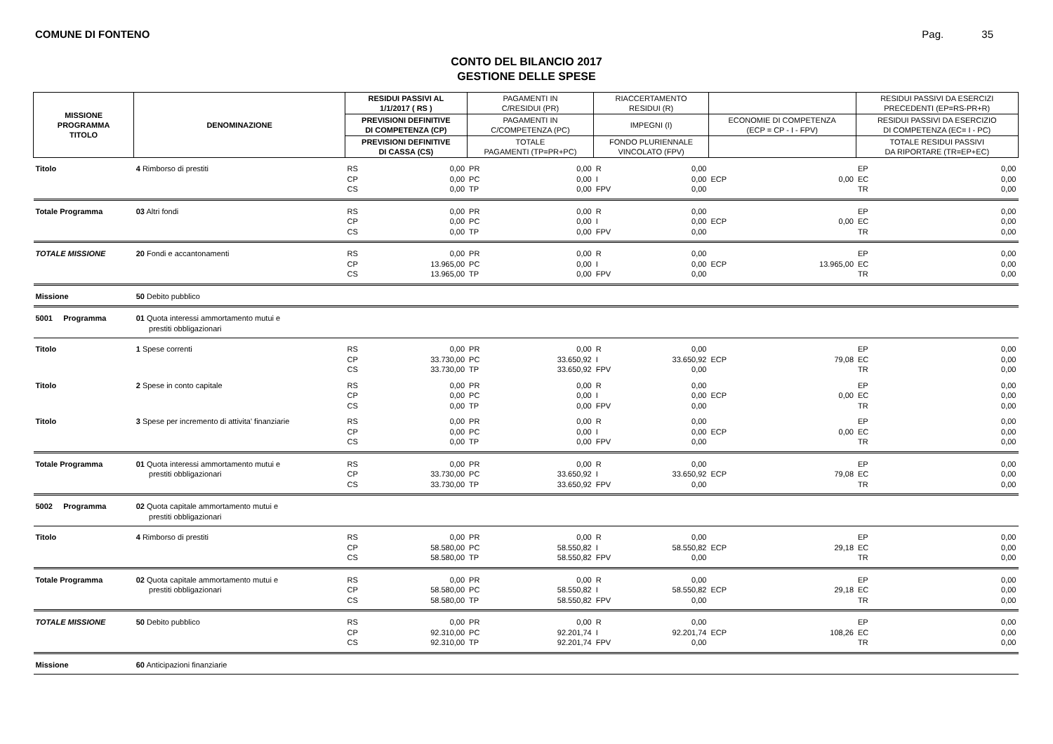COMUNE DI FONTENO Pag. 35
CONTO DEL BILANCIO 2017
GESTIONE DELLE SPESE
| MISSIONE PROGRAMMA TITOLO | DENOMINAZIONE | RESIDUI PASSIVI AL 1/1/2017 ( RS ) | | PAGAMENTI IN C/RESIDUI (PR) | | RIACCERTAMENTO RESIDUI (R) | | | | RESIDUI PASSIVI DA ESERCIZI PRECEDENTI (EP=RS-PR+R) | |
| --- | --- | --- | --- | --- | --- | --- | --- | --- | --- | --- | --- |
| | | PREVISIONI DEFINITIVE DI COMPETENZA (CP) | | PAGAMENTI IN C/COMPETENZA (PC) | | IMPEGNI (I) | | ECONOMIE DI COMPETENZA (ECP = CP - I - FPV) | | RESIDUI PASSIVI DA ESERCIZIO DI COMPETENZA (EC= I - PC) | |
| | | PREVISIONI DEFINITIVE DI CASSA (CS) | | TOTALE PAGAMENTI (TP=PR+PC) | | FONDO PLURIENNALE VINCOLATO (FPV) | | | | TOTALE RESIDUI PASSIVI DA RIPORTARE (TR=EP+EC) | |
| Titolo | 4 Rimborso di prestiti | RS CP CS | 0,00 0,00 0,00 | PR PC TP | 0,00 0,00 0,00 | R I FPV | 0,00 0,00 0,00 | ECP | 0,00 | EP EC TR | 0,00 0,00 0,00 |
| Totale Programma | 03 Altri fondi | RS CP CS | 0,00 0,00 0,00 | PR PC TP | 0,00 0,00 0,00 | R I FPV | 0,00 0,00 0,00 | ECP | 0,00 | EP EC TR | 0,00 0,00 0,00 |
| TOTALE MISSIONE | 20 Fondi e accantonamenti | RS CP CS | 0,00 13.965,00 13.965,00 | PR PC TP | 0,00 0,00 0,00 | R I FPV | 0,00 0,00 0,00 | ECP | 13.965,00 | EP EC TR | 0,00 0,00 0,00 |
| Missione | 50 Debito pubblico | | | | | | | | | | |
| 5001 Programma | 01 Quota interessi ammortamento mutui e prestiti obbligazionari | | | | | | | | | | |
| Titolo | 1 Spese correnti | RS CP CS | 0,00 33.730,00 33.730,00 | PR PC TP | 0,00 33.650,92 33.650,92 | R I FPV | 0,00 33.650,92 0,00 | ECP | 79,08 | EP EC TR | 0,00 0,00 0,00 |
| Titolo | 2 Spese in conto capitale | RS CP CS | 0,00 0,00 0,00 | PR PC TP | 0,00 0,00 0,00 | R I FPV | 0,00 0,00 0,00 | ECP | 0,00 | EP EC TR | 0,00 0,00 0,00 |
| Titolo | 3 Spese per incremento di attivita' finanziarie | RS CP CS | 0,00 0,00 0,00 | PR PC TP | 0,00 0,00 0,00 | R I FPV | 0,00 0,00 0,00 | ECP | 0,00 | EP EC TR | 0,00 0,00 0,00 |
| Totale Programma | 01 Quota interessi ammortamento mutui e prestiti obbligazionari | RS CP CS | 0,00 33.730,00 33.730,00 | PR PC TP | 0,00 33.650,92 33.650,92 | R I FPV | 0,00 33.650,92 0,00 | ECP | 79,08 | EP EC TR | 0,00 0,00 0,00 |
| 5002 Programma | 02 Quota capitale ammortamento mutui e prestiti obbligazionari | | | | | | | | | | |
| Titolo | 4 Rimborso di prestiti | RS CP CS | 0,00 58.580,00 58.580,00 | PR PC TP | 0,00 58.550,82 58.550,82 | R I FPV | 0,00 58.550,82 0,00 | ECP | 29,18 | EP EC TR | 0,00 0,00 0,00 |
| Totale Programma | 02 Quota capitale ammortamento mutui e prestiti obbligazionari | RS CP CS | 0,00 58.580,00 58.580,00 | PR PC TP | 0,00 58.550,82 58.550,82 | R I FPV | 0,00 58.550,82 0,00 | ECP | 29,18 | EP EC TR | 0,00 0,00 0,00 |
| TOTALE MISSIONE | 50 Debito pubblico | RS CP CS | 0,00 92.310,00 92.310,00 | PR PC TP | 0,00 92.201,74 92.201,74 | R I FPV | 0,00 92.201,74 0,00 | ECP | 108,26 | EP EC TR | 0,00 0,00 0,00 |
| Missione | 60 Anticipazioni finanziarie | | | | | | | | | | |